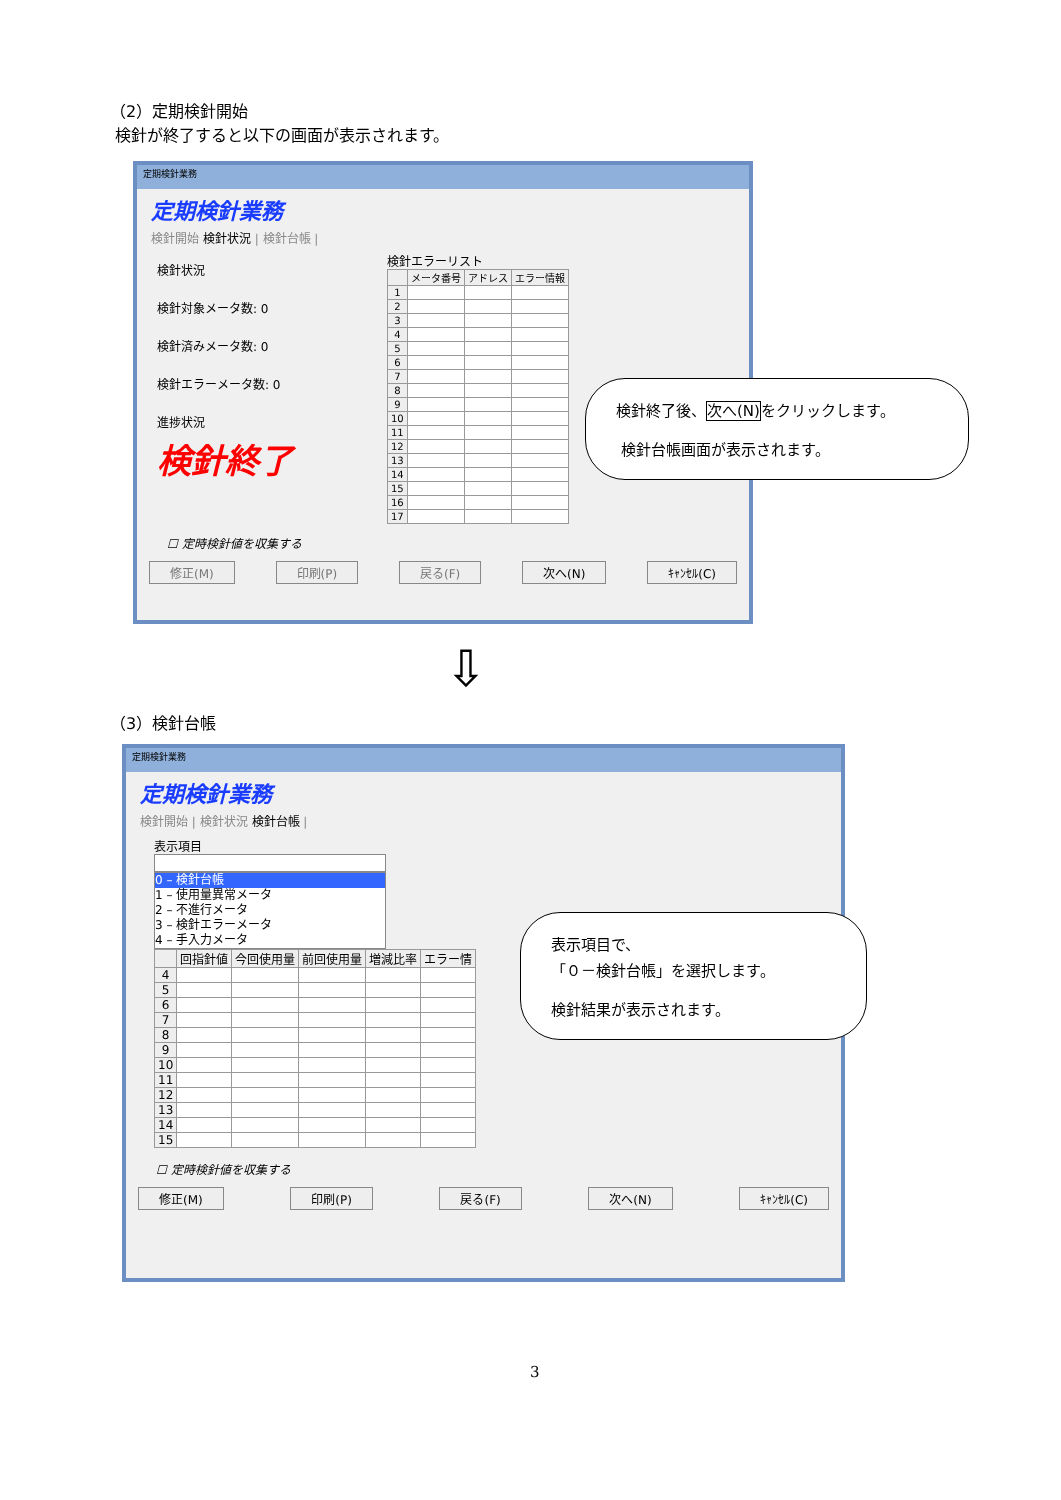（2）定期検針開始
検針が終了すると以下の画面が表示されます。
定期検針業務
定期検針業務
検針開始 検針状況 | 検針台帳 |
検針状況
検針対象メータ数: 0
検針済みメータ数: 0
検針エラーメータ数: 0
進捗状況
検針終了
検針エラーリスト
| | メータ番号 | アドレス | エラー情報 |
| --- | --- | --- | --- |
| 1 | | | |
| 2 | | | |
| 3 | | | |
| 4 | | | |
| 5 | | | |
| 6 | | | |
| 7 | | | |
| 8 | | | |
| 9 | | | |
| 10 | | | |
| 11 | | | |
| 12 | | | |
| 13 | | | |
| 14 | | | |
| 15 | | | |
| 16 | | | |
| 17 | | | |
☐ 定時検針値を収集する
修正(M) 印刷(P) 戻る(F) 次へ(N) ｷｬﾝｾﾙ(C)
検針終了後、次へ(N) をクリックします。
検針台帳画面が表示されます。
⇩
（3）検針台帳
定期検針業務
定期検針業務
検針開始 | 検針状況 検針台帳 |
表示項目
0 – 検針台帳
1 – 使用量異常メータ
2 – 不進行メータ
3 – 検針エラーメータ
4 – 手入力メータ
| | 回指針値 | 今回使用量 | 前回使用量 | 増減比率 | エラー情 |
| --- | --- | --- | --- | --- | --- |
| 4 | | | | | |
| 5 | | | | | |
| 6 | | | | | |
| 7 | | | | | |
| 8 | | | | | |
| 9 | | | | | |
| 10 | | | | | |
| 11 | | | | | |
| 12 | | | | | |
| 13 | | | | | |
| 14 | | | | | |
| 15 | | | | | |
☐ 定時検針値を収集する
修正(M) 印刷(P) 戻る(F) 次へ(N) ｷｬﾝｾﾙ(C)
表示項目で、
「０－検針台帳」を選択します。
検針結果が表示されます。
3